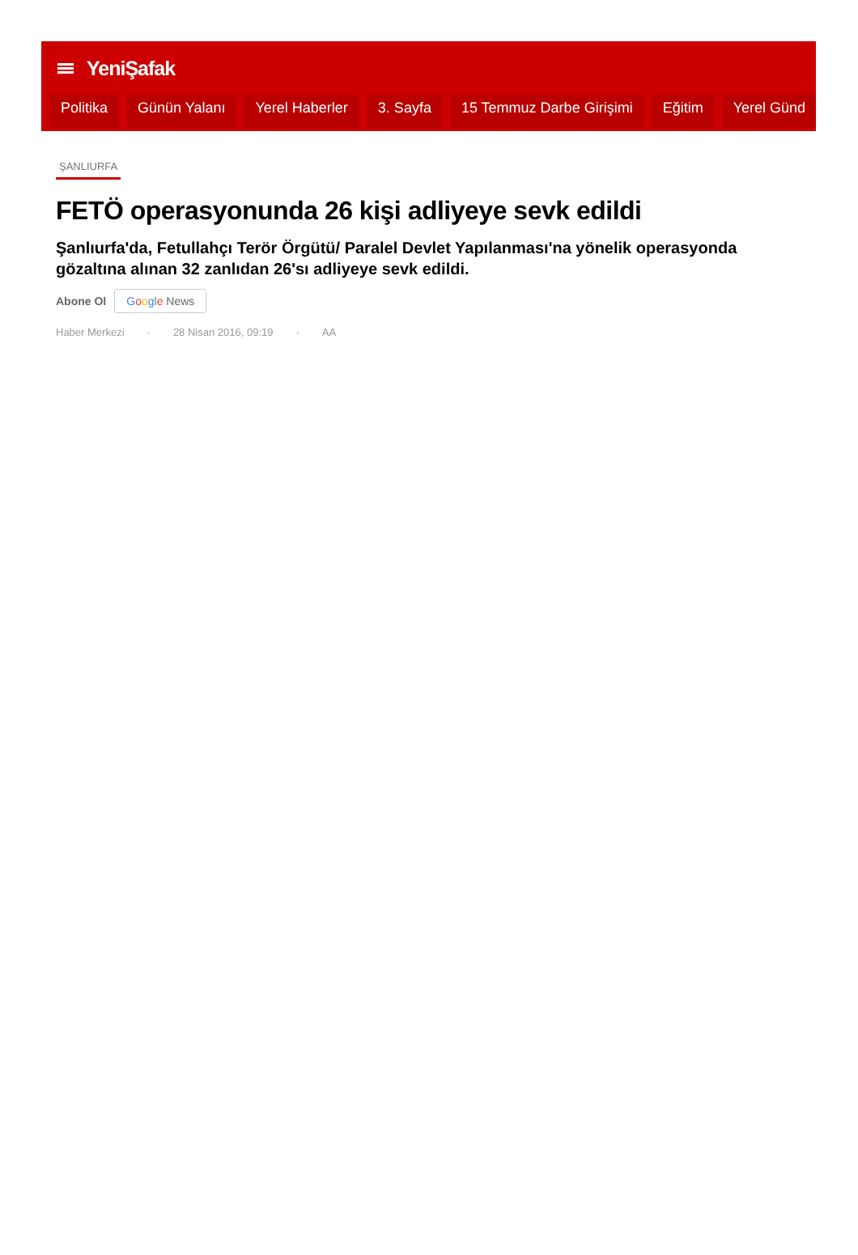YeniŞafak
Politika Günün Yalanı Yerel Haberler 3. Sayfa 15 Temmuz Darbe Girişimi Eğitim Yerel Günd
ŞANLIURFA
FETÖ operasyonunda 26 kişi adliyeye sevk edildi
Şanlıurfa'da, Fetullahçı Terör Örgütü/ Paralel Devlet Yapılanması'na yönelik operasyonda gözaltına alınan 32 zanlıdan 26'sı adliyeye sevk edildi.
Abone Ol Google News
Haber Merkezi · 28 Nisan 2016, 09:19 · AA